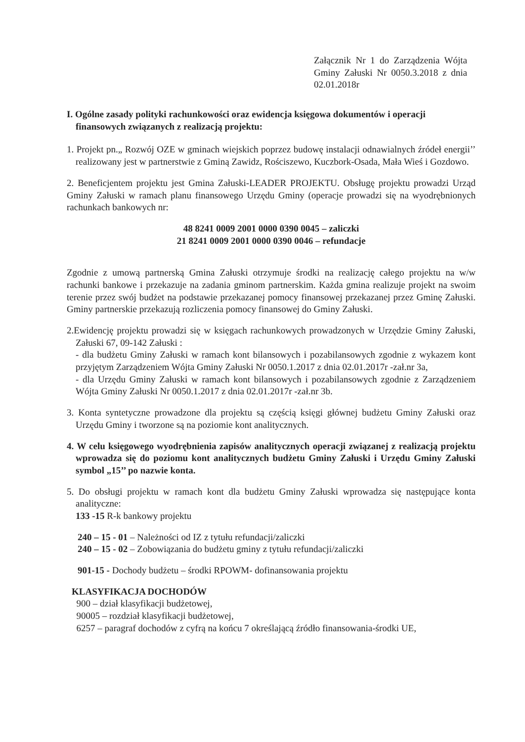Załącznik Nr 1 do Zarządzenia Wójta Gminy Załuski Nr 0050.3.2018 z dnia 02.01.2018r
I. Ogólne zasady polityki rachunkowości oraz ewidencja księgowa dokumentów i operacji finansowych związanych z realizacją projektu:
1. Projekt pn.„ Rozwój OZE w gminach wiejskich poprzez budowę instalacji odnawialnych źródeł energii’’ realizowany jest w partnerstwie z Gminą Zawidz, Rościszewo, Kuczbork-Osada, Mała Wieś i Gozdowo.
2. Beneficjentem projektu jest Gmina Załuski-LEADER PROJEKTU. Obsługę projektu prowadzi Urząd Gminy Załuski w ramach planu finansowego Urzędu Gminy (operacje prowadzi się na wyodrębnionych rachunkach bankowych nr:
48 8241 0009 2001 0000 0390 0045 – zaliczki
21 8241 0009 2001 0000 0390 0046 – refundacje
Zgodnie z umową partnerską Gmina Załuski otrzymuje środki na realizację całego projektu na w/w rachunki bankowe i przekazuje na zadania gminom partnerskim. Każda gmina realizuje projekt na swoim terenie przez swój budżet na podstawie przekazanej pomocy finansowej przekazanej przez Gminę Załuski. Gminy partnerskie przekazują rozliczenia pomocy finansowej do Gminy Załuski.
2.Ewidencję projektu prowadzi się w księgach rachunkowych prowadzonych w Urzędzie Gminy Załuski, Załuski 67, 09-142 Załuski :
- dla budżetu Gminy Załuski w ramach kont bilansowych i pozabilansowych zgodnie z wykazem kont przyjętym Zarządzeniem Wójta Gminy Załuski Nr 0050.1.2017 z dnia 02.01.2017r -zał.nr 3a,
- dla Urzędu Gminy Załuski w ramach kont bilansowych i pozabilansowych zgodnie z Zarządzeniem Wójta Gminy Załuski Nr 0050.1.2017 z dnia 02.01.2017r -zał.nr 3b.
3. Konta syntetyczne prowadzone dla projektu są częścią księgi głównej budżetu Gminy Załuski oraz Urzędu Gminy i tworzone są na poziomie kont analitycznych.
4. W celu księgowego wyodrębnienia zapisów analitycznych operacji związanej z realizacją projektu wprowadza się do poziomu kont analitycznych budżetu Gminy Załuski i Urzędu Gminy Załuski symbol „15’’ po nazwie konta.
5. Do obsługi projektu w ramach kont dla budżetu Gminy Załuski wprowadza się następujące konta analityczne:
133 -15 R-k bankowy projektu
240 – 15 - 01 – Należności od IZ z tytułu refundacji/zaliczki
240 – 15 - 02 – Zobowiązania do budżetu gminy z tytułu refundacji/zaliczki
901-15 - Dochody budżetu – środki RPOWM- dofinansowania projektu
KLASYFIKACJA DOCHODÓW
900 – dział klasyfikacji budżetowej,
90005 – rozdział klasyfikacji budżetowej,
6257 – paragraf dochodów z cyfrą na końcu 7 określającą źródło finansowania-środki UE,